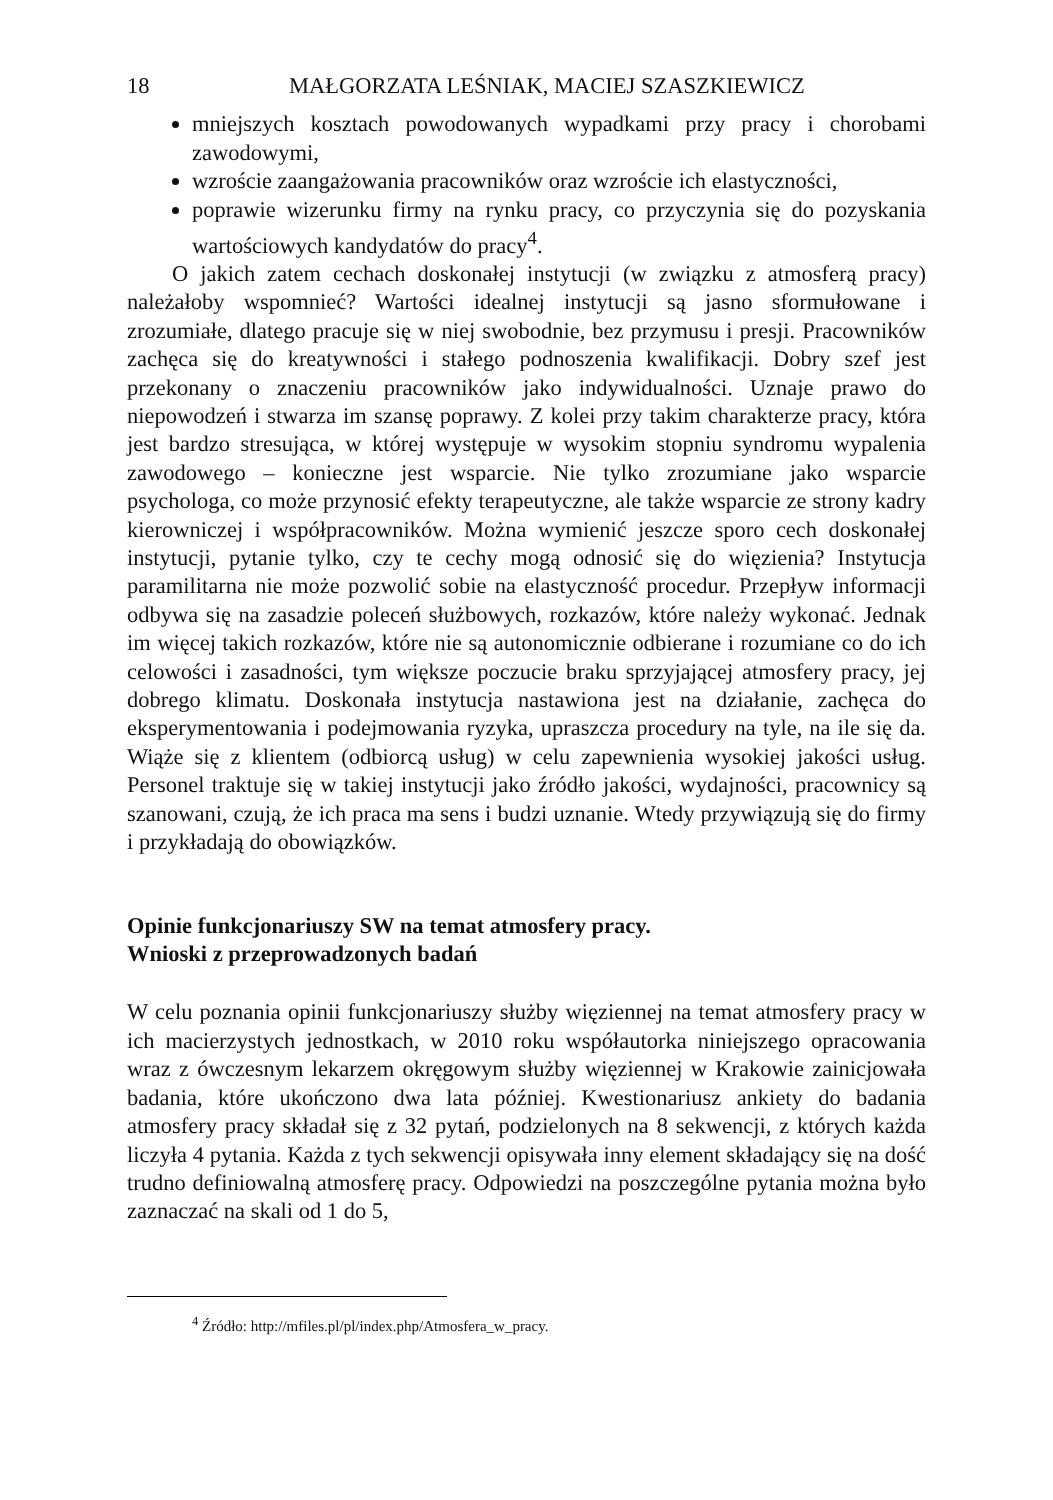18 MAŁGORZATA LEŚNIAK, MACIEJ SZASZKIEWICZ
mniejszych kosztach powodowanych wypadkami przy pracy i chorobami zawodowymi,
wzroście zaangażowania pracowników oraz wzroście ich elastyczności,
poprawie wizerunku firmy na rynku pracy, co przyczynia się do pozyskania wartościowych kandydatów do pracy<sup>4</sup>.
O jakich zatem cechach doskonałej instytucji (w związku z atmosferą pracy) należałoby wspomnieć? Wartości idealnej instytucji są jasno sformułowane i zrozumiałe, dlatego pracuje się w niej swobodnie, bez przymusu i presji. Pracowników zachęca się do kreatywności i stałego podnoszenia kwalifikacji. Dobry szef jest przekonany o znaczeniu pracowników jako indywidualności. Uznaje prawo do niepowodzeń i stwarza im szansę poprawy. Z kolei przy takim charakterze pracy, która jest bardzo stresująca, w której występuje w wysokim stopniu syndromu wypalenia zawodowego – konieczne jest wsparcie. Nie tylko zrozumiane jako wsparcie psychologa, co może przynosić efekty terapeutyczne, ale także wsparcie ze strony kadry kierowniczej i współpracowników. Można wymienić jeszcze sporo cech doskonałej instytucji, pytanie tylko, czy te cechy mogą odnosić się do więzienia? Instytucja paramilitarna nie może pozwolić sobie na elastyczność procedur. Przepływ informacji odbywa się na zasadzie poleceń służbowych, rozkazów, które należy wykonać. Jednak im więcej takich rozkazów, które nie są autonomicznie odbierane i rozumiane co do ich celowości i zasadności, tym większe poczucie braku sprzyjającej atmosfery pracy, jej dobrego klimatu. Doskonała instytucja nastawiona jest na działanie, zachęca do eksperymentowania i podejmowania ryzyka, upraszcza procedury na tyle, na ile się da. Wiąże się z klientem (odbiorcą usług) w celu zapewnienia wysokiej jakości usług. Personel traktuje się w takiej instytucji jako źródło jakości, wydajności, pracownicy są szanowani, czują, że ich praca ma sens i budzi uznanie. Wtedy przywiązują się do firmy i przykładają do obowiązków.
Opinie funkcjonariuszy SW na temat atmosfery pracy.
Wnioski z przeprowadzonych badań
W celu poznania opinii funkcjonariuszy służby więziennej na temat atmosfery pracy w ich macierzystych jednostkach, w 2010 roku współautorka niniejszego opracowania wraz z ówczesnym lekarzem okręgowym służby więziennej w Krakowie zainicjowała badania, które ukończono dwa lata później. Kwestionariusz ankiety do badania atmosfery pracy składał się z 32 pytań, podzielonych na 8 sekwencji, z których każda liczyła 4 pytania. Każda z tych sekwencji opisywała inny element składający się na dość trudno definiowalną atmosferę pracy. Odpowiedzi na poszczególne pytania można było zaznaczać na skali od 1 do 5,
<sup>4</sup> Źródło: http://mfiles.pl/pl/index.php/Atmosfera_w_pracy.